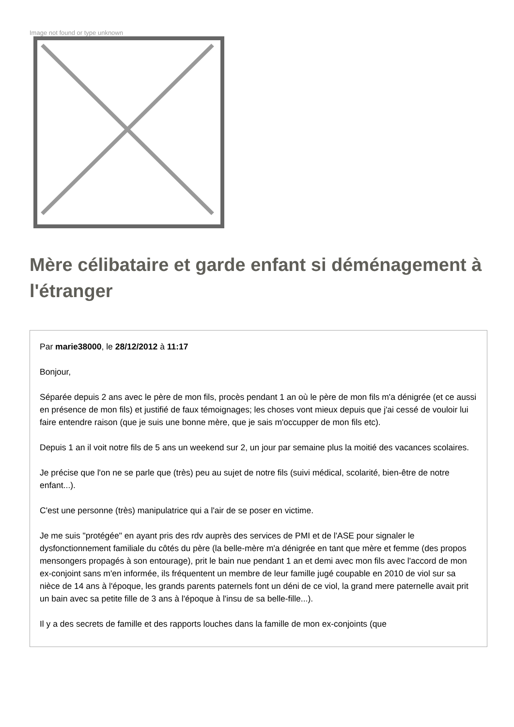Image not found or type unknown
Mère célibataire et garde enfant si déménagement à l'étranger
Par marie38000, le 28/12/2012 à 11:17
Bonjour,
Séparée depuis 2 ans avec le père de mon fils, procès pendant 1 an où le père de mon fils m'a dénigrée (et ce aussi en présence de mon fils) et justifié de faux témoignages; les choses vont mieux depuis que j'ai cessé de vouloir lui faire entendre raison (que je suis une bonne mère, que je sais m'occupper de mon fils etc).
Depuis 1 an il voit notre fils de 5 ans un weekend sur 2, un jour par semaine plus la moitié des vacances scolaires.
Je précise que l'on ne se parle que (très) peu au sujet de notre fils (suivi médical, scolarité, bien-être de notre enfant...).
C'est une personne (très) manipulatrice qui a l'air de se poser en victime.
Je me suis "protégée" en ayant pris des rdv auprès des services de PMI et de l'ASE pour signaler le dysfonctionnement familiale du côtés du père (la belle-mère m'a dénigrée en tant que mère et femme (des propos mensongers propagés à son entourage), prit le bain nue pendant 1 an et demi avec mon fils avec l'accord de mon ex-conjoint sans m'en informée, ils fréquentent un membre de leur famille jugé coupable en 2010 de viol sur sa nièce de 14 ans à l'époque, les grands parents paternels font un déni de ce viol, la grand mere paternelle avait prit un bain avec sa petite fille de 3 ans à l'époque à l'insu de sa belle-fille...).
Il y a des secrets de famille et des rapports louches dans la famille de mon ex-conjoints (que